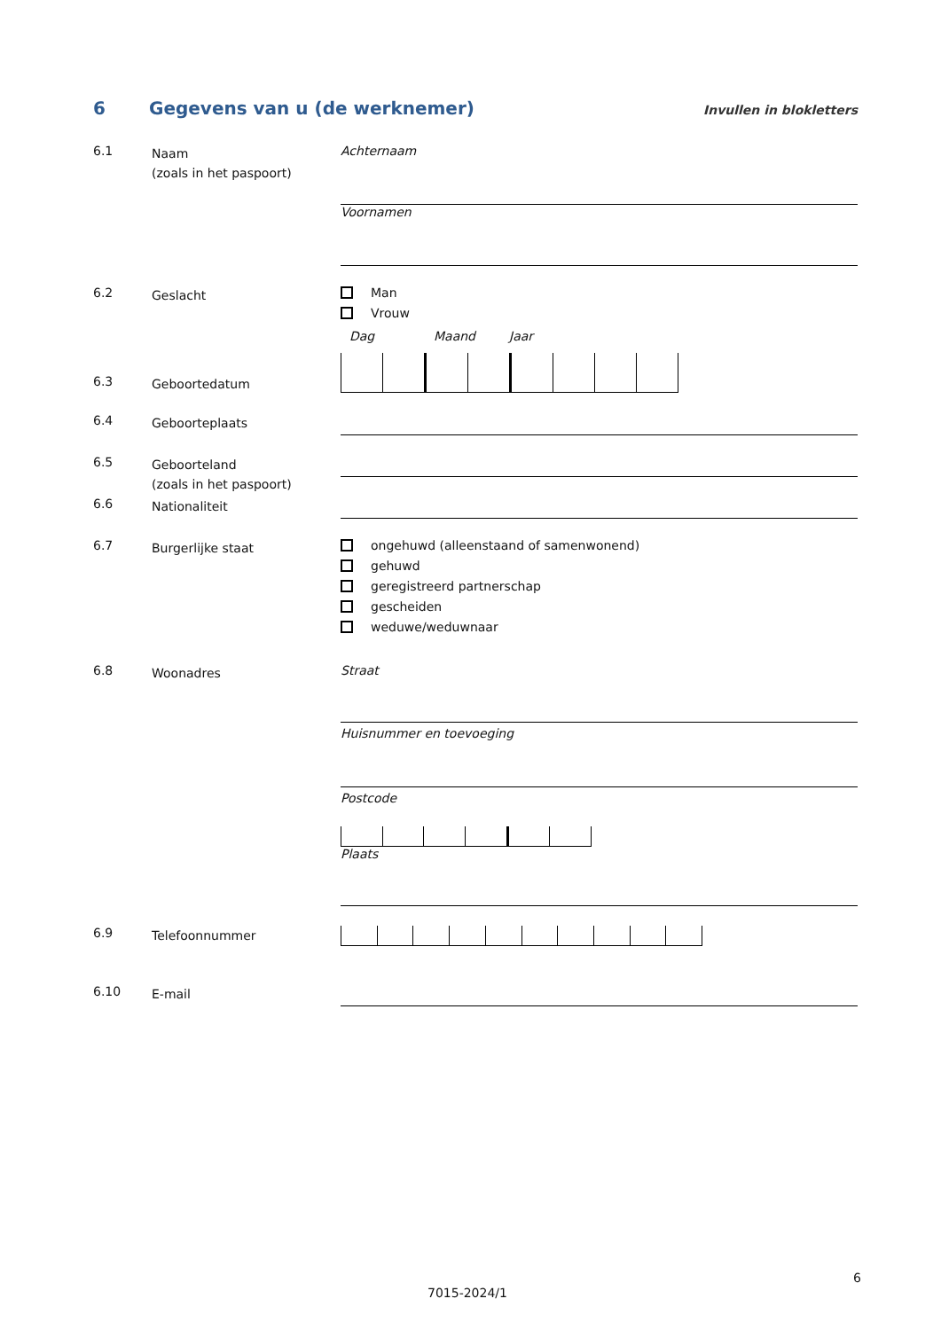6 Gegevens van u (de werknemer)
Invullen in blokletters
6.1
Naam
(zoals in het paspoort)
Achternaam
Voornamen
6.2
Geslacht
Man
Vrouw
Dag Maand Jaar
6.3
Geboortedatum
6.4
Geboorteplaats
6.5
Geboorteland
(zoals in het paspoort)
6.6
Nationaliteit
6.7
Burgerlijke staat
ongehuwd (alleenstaand of samenwonend)
gehuwd
geregistreerd partnerschap
gescheiden
weduwe/weduwnaar
6.8
Woonadres
Straat
Huisnummer en toevoeging
Postcode
Plaats
6.9
Telefoonnummer
6.10
E-mail
6
7015-2024/1